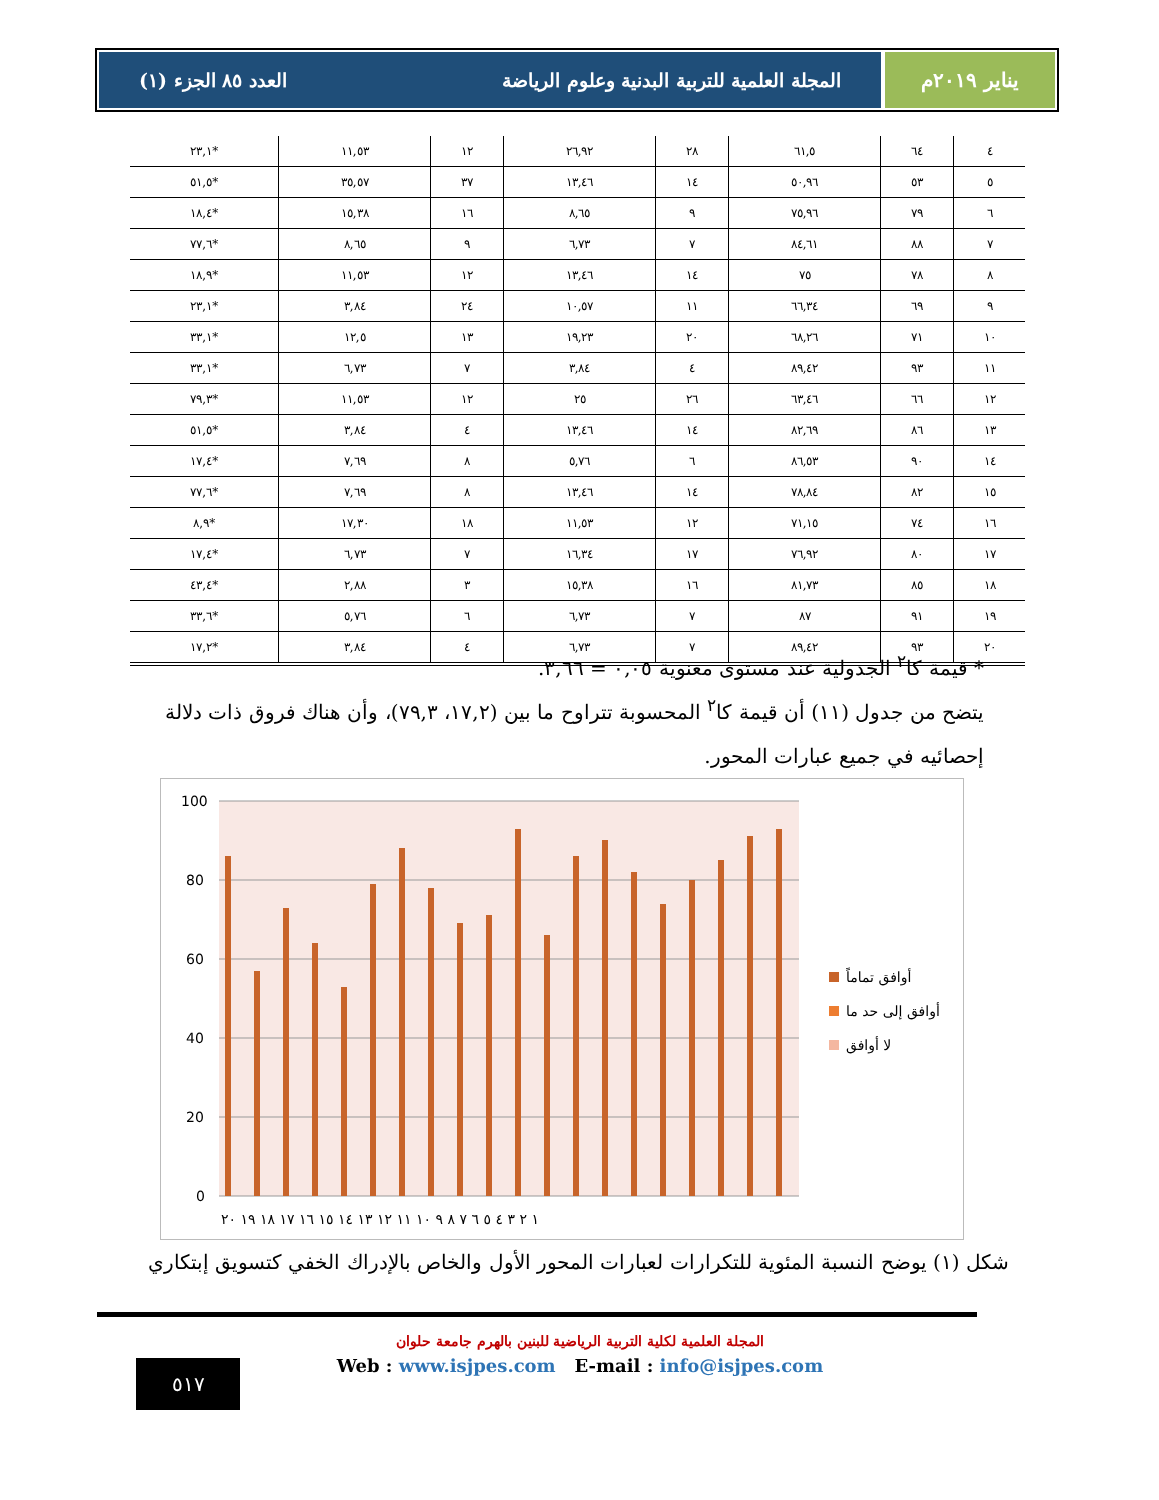يناير ٢٠١٩م المجلة العلمية للتربية البدنية وعلوم الرياضة العدد ٨٥ الجزء (١)
| ٤ | ٦٤ | ٦١,٥ | ٢٨ | ٢٦,٩٢ | ١٢ | ١١,٥٣ | *٢٣,١ |
| ٥ | ٥٣ | ٥٠,٩٦ | ١٤ | ١٣,٤٦ | ٣٧ | ٣٥,٥٧ | *٥١,٥ |
| ٦ | ٧٩ | ٧٥,٩٦ | ٩ | ٨,٦٥ | ١٦ | ١٥,٣٨ | *١٨,٤ |
| ٧ | ٨٨ | ٨٤,٦١ | ٧ | ٦,٧٣ | ٩ | ٨,٦٥ | *٧٧,٦ |
| ٨ | ٧٨ | ٧٥ | ١٤ | ١٣,٤٦ | ١٢ | ١١,٥٣ | *١٨,٩ |
| ٩ | ٦٩ | ٦٦,٣٤ | ١١ | ١٠,٥٧ | ٢٤ | ٣,٨٤ | *٢٣,١ |
| ١٠ | ٧١ | ٦٨,٢٦ | ٢٠ | ١٩,٢٣ | ١٣ | ١٢,٥ | *٣٣,١ |
| ١١ | ٩٣ | ٨٩,٤٢ | ٤ | ٣,٨٤ | ٧ | ٦,٧٣ | *٣٣,١ |
| ١٢ | ٦٦ | ٦٣,٤٦ | ٢٦ | ٢٥ | ١٢ | ١١,٥٣ | *٧٩,٣ |
| ١٣ | ٨٦ | ٨٢,٦٩ | ١٤ | ١٣,٤٦ | ٤ | ٣,٨٤ | *٥١,٥ |
| ١٤ | ٩٠ | ٨٦,٥٣ | ٦ | ٥,٧٦ | ٨ | ٧,٦٩ | *١٧,٤ |
| ١٥ | ٨٢ | ٧٨,٨٤ | ١٤ | ١٣,٤٦ | ٨ | ٧,٦٩ | *٧٧,٦ |
| ١٦ | ٧٤ | ٧١,١٥ | ١٢ | ١١,٥٣ | ١٨ | ١٧,٣٠ | *٨,٩ |
| ١٧ | ٨٠ | ٧٦,٩٢ | ١٧ | ١٦,٣٤ | ٧ | ٦,٧٣ | *١٧,٤ |
| ١٨ | ٨٥ | ٨١,٧٣ | ١٦ | ١٥,٣٨ | ٣ | ٢,٨٨ | *٤٣,٤ |
| ١٩ | ٩١ | ٨٧ | ٧ | ٦,٧٣ | ٦ | ٥,٧٦ | *٣٣,٦ |
| ٢٠ | ٩٣ | ٨٩,٤٢ | ٧ | ٦,٧٣ | ٤ | ٣,٨٤ | *١٧,٢ |
* قيمة كا<sup>٢</sup> الجدولية عند مستوى معنوية ٠,٠٥ = ٣,٦٦.
يتضح من جدول (١١) أن قيمة كا<sup>٢</sup> المحسوبة تتراوح ما بين (١٧,٢، ٧٩,٣)، وأن هناك فروق ذات دلالة إحصائيه في جميع عبارات المحور.
100
80
60
40
20
0
١ ٢ ٣ ٤ ٥ ٦ ٧ ٨ ٩ ١٠ ١١ ١٢ ١٣ ١٤ ١٥ ١٦ ١٧ ١٨ ١٩ ٢٠
أوافق تماماً
أوافق إلى حد ما
لا أوافق
شكل (١) يوضح النسبة المئوية للتكرارات لعبارات المحور الأول والخاص بالإدراك الخفي كتسويق إبتكاري
المجلة العلمية لكلية التربية الرياضية للبنين بالهرم جامعة حلوان
Web : www.isjpes.com E-mail : info@isjpes.com
٥١٧